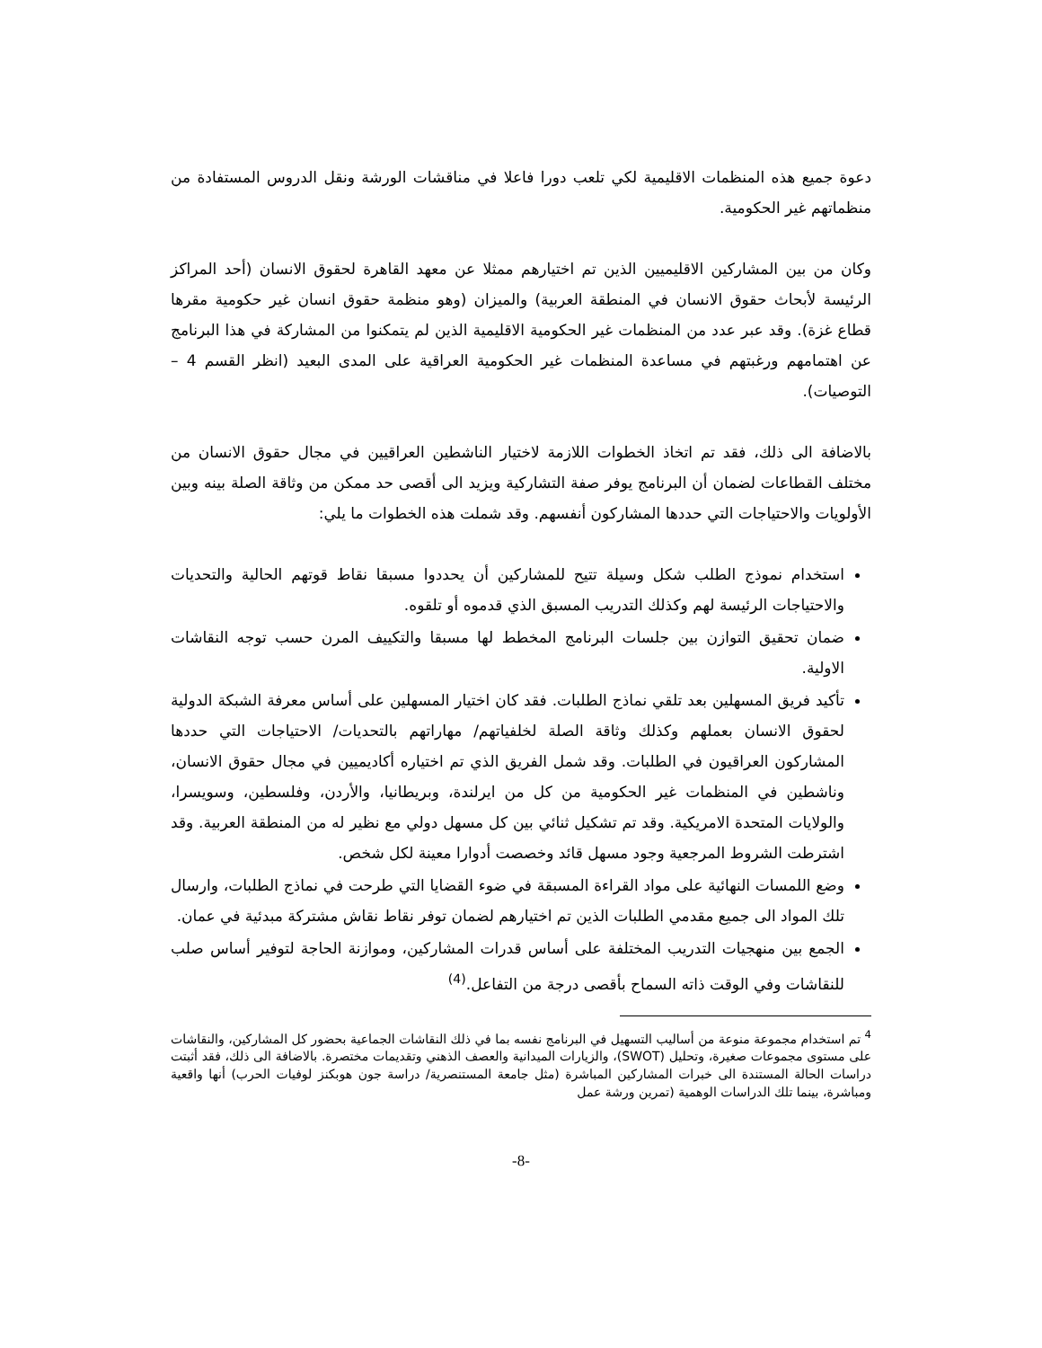دعوة جميع هذه المنظمات الاقليمية لكي تلعب دورا فاعلا في مناقشات الورشة ونقل الدروس المستفادة من منظماتهم غير الحكومية.
وكان من بين المشاركين الاقليميين الذين تم اختيارهم ممثلا عن معهد القاهرة لحقوق الانسان (أحد المراكز الرئيسة لأبحاث حقوق الانسان في المنطقة العربية) والميزان (وهو منظمة حقوق انسان غير حكومية مقرها قطاع غزة). وقد عبر عدد من المنظمات غير الحكومية الاقليمية الذين لم يتمكنوا من المشاركة في هذا البرنامج عن اهتمامهم ورغبتهم في مساعدة المنظمات غير الحكومية العراقية على المدى البعيد (انظر القسم 4 – التوصيات).
بالاضافة الى ذلك، فقد تم اتخاذ الخطوات اللازمة لاختيار الناشطين العراقيين في مجال حقوق الانسان من مختلف القطاعات لضمان أن البرنامج يوفر صفة التشاركية ويزيد الى أقصى حد ممكن من وثاقة الصلة بينه وبين الأولويات والاحتياجات التي حددها المشاركون أنفسهم. وقد شملت هذه الخطوات ما يلي:
استخدام نموذج الطلب شكل وسيلة تتيح للمشاركين أن يحددوا مسبقا نقاط قوتهم الحالية والتحديات والاحتياجات الرئيسة لهم وكذلك التدريب المسبق الذي قدموه أو تلقوه.
ضمان تحقيق التوازن بين جلسات البرنامج المخطط لها مسبقا والتكييف المرن حسب توجه النقاشات الاولية.
تأكيد فريق المسهلين بعد تلقي نماذج الطلبات. فقد كان اختيار المسهلين على أساس معرفة الشبكة الدولية لحقوق الانسان بعملهم وكذلك وثاقة الصلة لخلفياتهم/ مهاراتهم بالتحديات/ الاحتياجات التي حددها المشاركون العراقيون في الطلبات. وقد شمل الفريق الذي تم اختياره أكاديميين في مجال حقوق الانسان، وناشطين في المنظمات غير الحكومية من كل من ايرلندة، وبريطانيا، والأردن، وفلسطين، وسويسرا، والولايات المتحدة الامريكية. وقد تم تشكيل ثنائي بين كل مسهل دولي مع نظير له من المنطقة العربية. وقد اشترطت الشروط المرجعية وجود مسهل قائد وخصصت أدوارا معينة لكل شخص.
وضع اللمسات النهائية على مواد القراءة المسبقة في ضوء القضايا التي طرحت في نماذج الطلبات، وارسال تلك المواد الى جميع مقدمي الطلبات الذين تم اختيارهم لضمان توفر نقاط نقاش مشتركة مبدئية في عمان.
الجمع بين منهجيات التدريب المختلفة على أساس قدرات المشاركين، وموازنة الحاجة لتوفير أساس صلب للنقاشات وفي الوقت ذاته السماح بأقصى درجة من التفاعل.<sup>(4)</sup>
<sup>4</sup> تم استخدام مجموعة منوعة من أساليب التسهيل في البرنامج نفسه بما في ذلك النقاشات الجماعية بحضور كل المشاركين، والنقاشات على مستوى مجموعات صغيرة، وتحليل (SWOT)، والزيارات الميدانية والعصف الذهني وتقديمات مختصرة. بالاضافة الى ذلك، فقد أثبتت دراسات الحالة المستندة الى خبرات المشاركين المباشرة (مثل جامعة المستنصرية/ دراسة جون هوبكنز لوفيات الحرب) أنها واقعية ومباشرة، بينما تلك الدراسات الوهمية (تمرين ورشة عمل
-8-